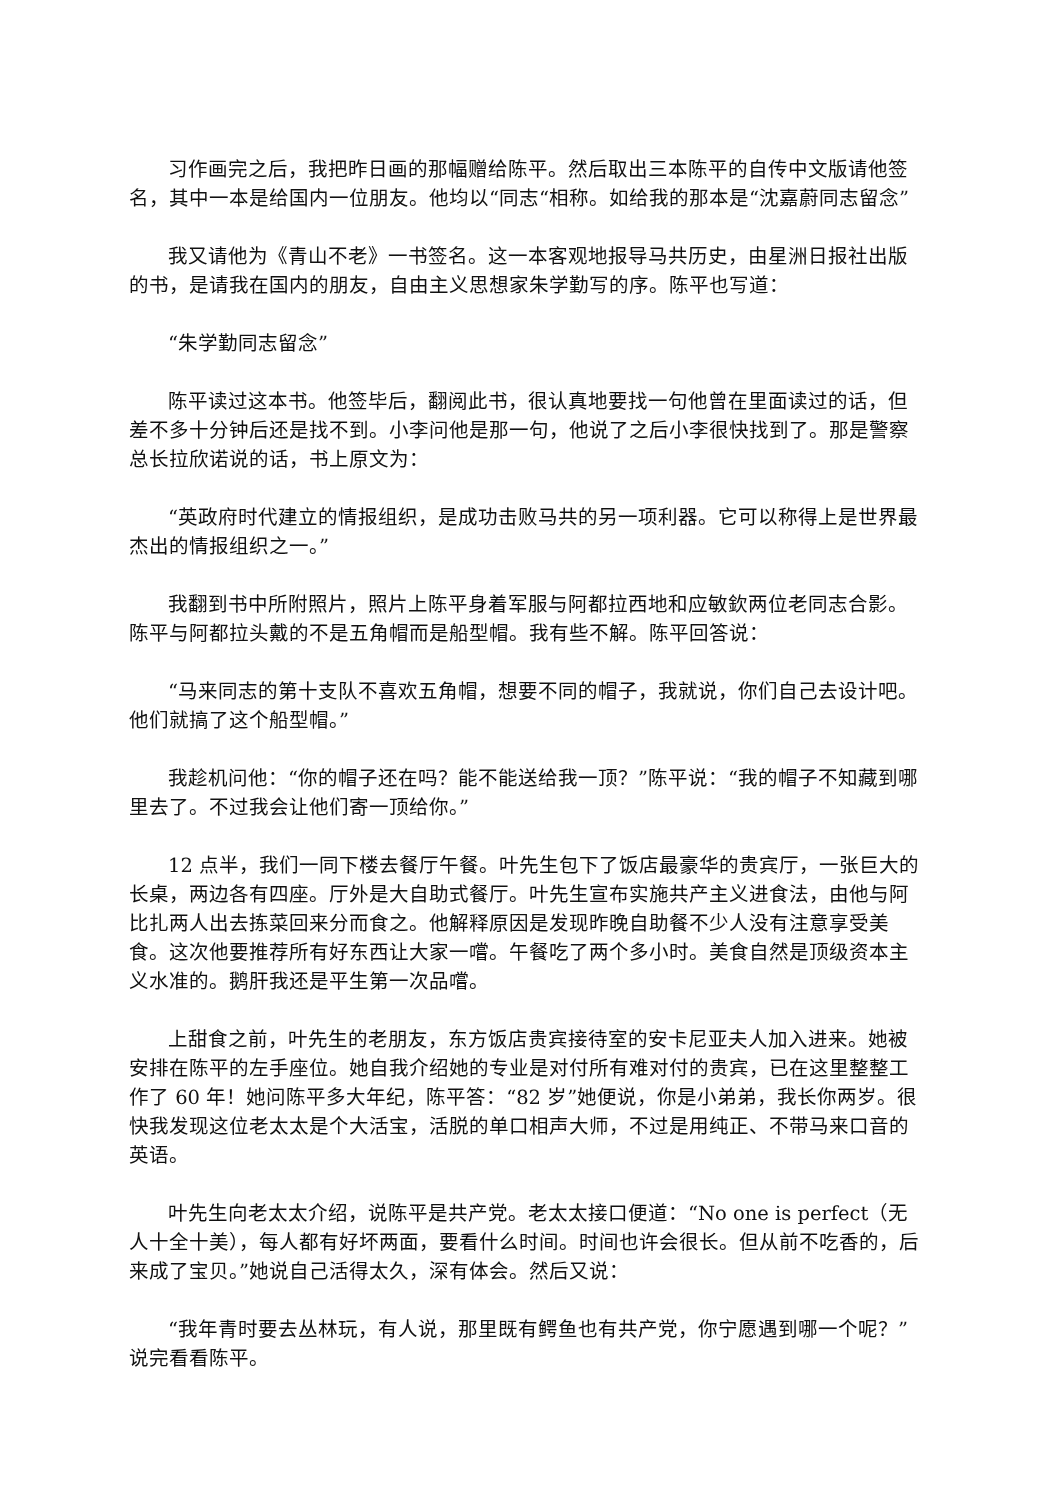习作画完之后，我把昨日画的那幅赠给陈平。然后取出三本陈平的自传中文版请他签名，其中一本是给国内一位朋友。他均以“同志“相称。如给我的那本是“沈嘉蔚同志留念”
我又请他为《青山不老》一书签名。这一本客观地报导马共历史，由星洲日报社出版的书，是请我在国内的朋友，自由主义思想家朱学勤写的序。陈平也写道：
“朱学勤同志留念”
陈平读过这本书。他签毕后，翻阅此书，很认真地要找一句他曾在里面读过的话，但差不多十分钟后还是找不到。小李问他是那一句，他说了之后小李很快找到了。那是警察总长拉欣诺说的话，书上原文为：
“英政府时代建立的情报组织，是成功击败马共的另一项利器。它可以称得上是世界最杰出的情报组织之一。”
我翻到书中所附照片，照片上陈平身着军服与阿都拉西地和应敏欽两位老同志合影。陈平与阿都拉头戴的不是五角帽而是船型帽。我有些不解。陈平回答说：
“马来同志的第十支队不喜欢五角帽，想要不同的帽子，我就说，你们自己去设计吧。他们就搞了这个船型帽。”
我趁机问他：“你的帽子还在吗？能不能送给我一顶？”陈平说：“我的帽子不知藏到哪里去了。不过我会让他们寄一顶给你。”
12 点半，我们一同下楼去餐厅午餐。叶先生包下了饭店最豪华的贵宾厅，一张巨大的长桌，两边各有四座。厅外是大自助式餐厅。叶先生宣布实施共产主义进食法，由他与阿比扎两人出去拣菜回来分而食之。他解释原因是发现昨晚自助餐不少人没有注意享受美食。这次他要推荐所有好东西让大家一嚐。午餐吃了两个多小时。美食自然是顶级资本主义水准的。鹅肝我还是平生第一次品嚐。
上甜食之前，叶先生的老朋友，东方饭店贵宾接待室的安卡尼亚夫人加入进来。她被安排在陈平的左手座位。她自我介绍她的专业是对付所有难对付的贵宾，已在这里整整工作了 60 年！她问陈平多大年纪，陈平答：“82 岁”她便说，你是小弟弟，我长你两岁。很快我发现这位老太太是个大活宝，活脱的单口相声大师，不过是用纯正、不带马来口音的英语。
叶先生向老太太介绍，说陈平是共产党。老太太接口便道：“No one is perfect（无人十全十美），每人都有好坏两面，要看什么时间。时间也许会很长。但从前不吃香的，后来成了宝贝。”她说自己活得太久，深有体会。然后又说：
“我年青时要去丛林玩，有人说，那里既有鳄鱼也有共产党，你宁愿遇到哪一个呢？”说完看看陈平。